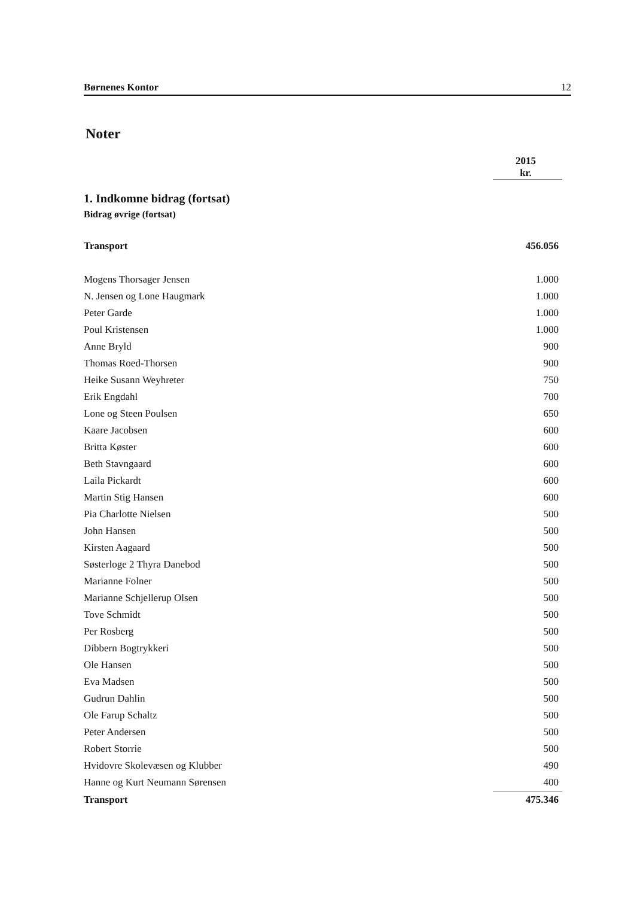Børnenes Kontor 12
Noter
| | 2015 kr. |
1. Indkomne bidrag (fortsat)
Bidrag øvrige (fortsat)
| Transport | 456.056 |
| Mogens Thorsager Jensen | 1.000 |
| N. Jensen og Lone Haugmark | 1.000 |
| Peter Garde | 1.000 |
| Poul Kristensen | 1.000 |
| Anne Bryld | 900 |
| Thomas Roed-Thorsen | 900 |
| Heike Susann Weyhreter | 750 |
| Erik Engdahl | 700 |
| Lone og Steen Poulsen | 650 |
| Kaare Jacobsen | 600 |
| Britta Køster | 600 |
| Beth Stavngaard | 600 |
| Laila Pickardt | 600 |
| Martin Stig Hansen | 600 |
| Pia Charlotte Nielsen | 500 |
| John Hansen | 500 |
| Kirsten Aagaard | 500 |
| Søsterloge 2 Thyra Danebod | 500 |
| Marianne Folner | 500 |
| Marianne Schjellerup Olsen | 500 |
| Tove Schmidt | 500 |
| Per Rosberg | 500 |
| Dibbern Bogtrykkeri | 500 |
| Ole Hansen | 500 |
| Eva Madsen | 500 |
| Gudrun Dahlin | 500 |
| Ole Farup Schaltz | 500 |
| Peter Andersen | 500 |
| Robert Storrie | 500 |
| Hvidovre Skolevæsen og Klubber | 490 |
| Hanne og Kurt Neumann Sørensen | 400 |
| Transport | 475.346 |